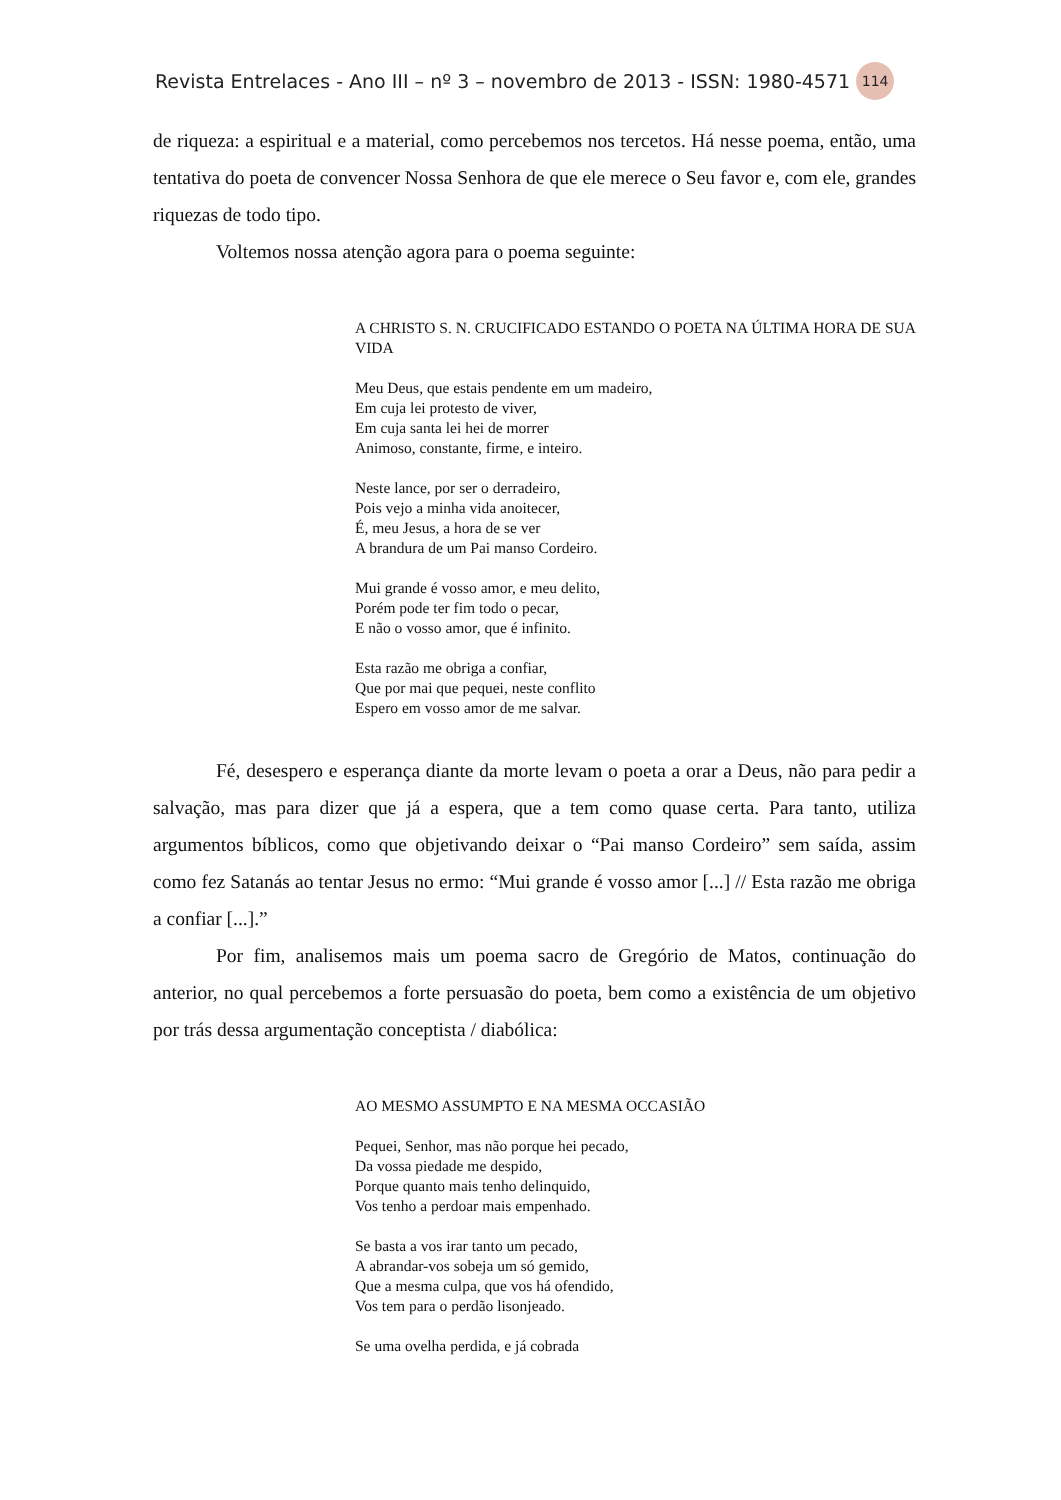Revista Entrelaces - Ano III – nº 3 – novembro de 2013 - ISSN: 1980-4571 114
de riqueza: a espiritual e a material, como percebemos nos tercetos. Há nesse poema, então, uma tentativa do poeta de convencer Nossa Senhora de que ele merece o Seu favor e, com ele, grandes riquezas de todo tipo.
Voltemos nossa atenção agora para o poema seguinte:
A CHRISTO S. N. CRUCIFICADO ESTANDO O POETA NA ÚLTIMA HORA DE SUA VIDA
Meu Deus, que estais pendente em um madeiro,
Em cuja lei protesto de viver,
Em cuja santa lei hei de morrer
Animoso, constante, firme, e inteiro.
Neste lance, por ser o derradeiro,
Pois vejo a minha vida anoitecer,
É, meu Jesus, a hora de se ver
A brandura de um Pai manso Cordeiro.
Mui grande é vosso amor, e meu delito,
Porém pode ter fim todo o pecar,
E não o vosso amor, que é infinito.
Esta razão me obriga a confiar,
Que por mai que pequei, neste conflito
Espero em vosso amor de me salvar.
Fé, desespero e esperança diante da morte levam o poeta a orar a Deus, não para pedir a salvação, mas para dizer que já a espera, que a tem como quase certa. Para tanto, utiliza argumentos bíblicos, como que objetivando deixar o “Pai manso Cordeiro” sem saída, assim como fez Satanás ao tentar Jesus no ermo: “Mui grande é vosso amor [...] // Esta razão me obriga a confiar [...].”
Por fim, analisemos mais um poema sacro de Gregório de Matos, continuação do anterior, no qual percebemos a forte persuasão do poeta, bem como a existência de um objetivo por trás dessa argumentação conceptista / diabólica:
AO MESMO ASSUMPTO E NA MESMA OCCASIÃO
Pequei, Senhor, mas não porque hei pecado,
Da vossa piedade me despido,
Porque quanto mais tenho delinquido,
Vos tenho a perdoar mais empenhado.
Se basta a vos irar tanto um pecado,
A abrandar-vos sobeja um só gemido,
Que a mesma culpa, que vos há ofendido,
Vos tem para o perdão lisonjeado.
Se uma ovelha perdida, e já cobrada